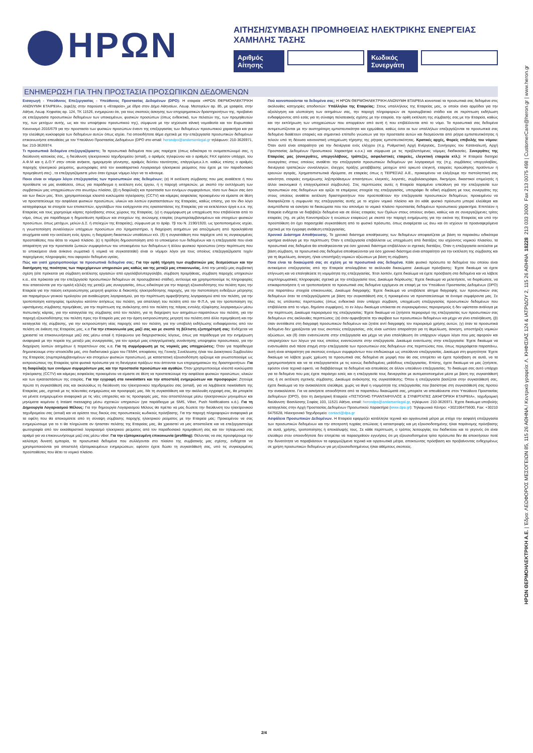ΗΡΩΝ
ΑΙΤΗΣΗ/ΣΥΜΒΑΣΗ ΠΡΟΜΗΘΕΙΑΣ ΗΛΕΚΤΡΙΚΗΣ ΕΝΕΡΓΕΙΑΣ ΧΑΜΗΛΗΣ ΤΑΣΗΣ
Αριθμός Αίτησης
Κωδικός Συνεργάτη
ΕΝΗΜΕΡΩΣΗ ΓΙΑ ΤΗΝ ΠΡΟΣΤΑΣΙΑ ΠΡΟΣΩΠΙΚΩΝ ΔΕΔΟΜΕΝΩΝ
Εισαγωγή - Υπεύθυνος Επεξεργασίας - Υπεύθυνος Προστασίας Δεδομένων (DPO): Η εταιρεία «ΗΡΩΝ ΘΕΡΜΟΗΛΕΚΤΡΙΚΗ ΑΝΩΝΥΜΗ ΕΤΑΙΡΕΙΑ», (εφεξής στην παρούσα η «Εταιρεία»_με έδρα στον Δήμο Αθηναίων, Λεωφ. Μεσογείων αρ. 85, με γραφεία, στην Αθήνα, Λεωφ. Κηφισίας αρ. 124, ΤΚ 11526, ενημερώνει ότι, για τους σκοπούς άσκησης των επιχειρηματικών δραστηριοτήτων της, προβαίνει σε επεξεργασία προσωπικών δεδομένων των υποκειμένων, φυσικών προσώπων (όπως ενδεικτικά, των πελατών της, των προμηθευτών της, των μετόχων αυτής, ως και του υποψήφιου προσωπικού της), σύμφωνα με την ισχύουσα εθνική νομοθεσία και τον Ευρωπαϊκό Κανονισμό 2016/679 για την προστασία των φυσικών προσώπων έναντι της επεξεργασίας των δεδομένων προσωπικού χαρακτήρα και για την ελεύθερη κυκλοφορία των δεδομένων αυτών όπως ισχύει. Για οποιοδήποτε θέμα σχετικά με την επεξεργασία προσωπικών δεδομένων επικοινωνήστε απευθείας με τον Υπεύθυνο Προστασίας Δεδομένων (DPO στο email: herondpo@andersenlegal.gr τηλέφωνο: 210-3626971, fax: 210-3626974.
Τι προσωπικά δεδομένα επεξεργαζόμαστε; Τα προσωπικά δεδομένα που μας παρέχετε (όπως ειδικότερα το ονοματεπώνυμό σας, η διεύθυνση κατοικίας σας,, η διεύθυνση ηλεκτρονικού ταχυδρομείου (email), ο αριθμός τηλεφώνου και ο αριθμός FAX εφόσον υπάρχει, του Α.Φ.Μ και η Δ.Ο.Υ στην οποία ανήκετε, ημερομηνία γέννησης, αριθμός δελτίου ταυτότητας, επάγγελμα,κ.λ.π. καθώς επίσης ο αριθμός παροχής ηλεκτρικού ρεύματος, φωτογραφίες από τον εκκαθαριστικό Λογαριασμό ηλεκτρικού ρεύματος που έχετε με τον παραδοσιακό προμηθευτή σας) , τα επεξεργαζόμαστε μόνο όταν έχουμε νόμιμο λόγο να το κάνουμε.
Ποιοι είναι οι νόμιμοι λόγοι επεξεργασίας των προσωπικών σας δεδομένων; (α) Η εκτέλεση σύμβασης που μας αναθέτετε ή που προτίθεστε να μας αναθέσετε, όπως για παράδειγμα η εκτέλεση ενός έργου, ή η παροχή υπηρεσιών, με σκοπό την εκπλήρωση των συμβατικών μας υποχρεώσεων στο ανωτέρω πλαίσιο, (β) η διαφύλαξη και προστασία των εννόμων συμφερόντων, τόσο των δικών σας όσο και των δικών μας. Έτσι, χρησιμοποιούμε κλειστά κυκλώματα τηλεόρασης (CCTV) και κάμερες ασφαλείας προκειμένου να είμαστε σε θέση να προστατεύουμε την ασφάλεια φυσικών προσώπων, υλικών και λοιπών εγκαταστάσεων της Εταιρείας, καθώς επίσης, για τον ίδιο λόγο καταγράφουμε τα στοιχεία των επισκεπτών, εργολάβων που εισέρχονται στις εγκαταστάσεις της Εταιρείας για να εκτελέσουν έργα κ.ο.κ. της Εταιρείας και τους χορηγούμε κάρτες πρόσβασης στους χώρους της Εταιρείας. (γ) η συμμόρφωση με υποχρέωση που επιβάλλεται από το νόμο, όπως για παράδειγμα η δημοσίευση πράξεων και στοιχείων της ανώνυμης εταιρίας (συμπεριλαμβανομένων και στοιχείων φυσικών προσώπων, όπως μετόχων, μελών Δ.Σ. ή στελεχών της Εταιρείας), σύμφωνα με το άρθρ. 7β του Ν. 2190/1920, ως τροποποιημένος ισχύει, η γνωστοποίηση συναλλαγών υπόχρεων προσώπων στο Χρηματιστήριο, η διαχείριση αιτημάτων για αποζημίωση από προκληθέντα ατυχήματα κατά την εκτέλεση ενός έργου, η διαχείριση δικαστικών υποθέσεων κτλ. (δ) η συγκατάθεση που παρέχετε υπό τις συγκεκριμένες προϋποθέσεις που θέτει το νομικό πλαίσιο. (ε) η πρόδηλη δημοσιοποίηση από το υποκείμενο των δεδομένων και η επεξεργασία που είναι απαραίτητη για την προστασία ζωτικών συμφερόντων του υποκειμένου των δεδομένων ή άλλου φυσικού προσώπου (στην περίπτωση που το υποκείμενο είναι ανίκανο σωματικά ή νομικά να συγκατατεθεί) είναι οι νόμιμοι λόγοι για τους οποίους επεξεργαζόμαστε τυχόν παρεχόμενες πληροφορίες που αφορούν δεδομένα υγείας.
Πώς και γιατί χρησιμοποιούμε τα προσωπικά δεδομένα σας; Για την ορθή τήρηση των συμβατικών μας δεσμεύσεων και την διατήρηση της ποιότητας των παρεχόμενων υπηρεσιών μας καθώς και της μεταξύ μας επικοινωνίας. Από την μεταξύ μας συμβατική σχέση (είτε πρόκειται για σύμβαση εκτέλεσης εργασιών από εργολάβο/υπεργολάβο, σύμβαση προμήθειας, σύμβαση παροχής υπηρεσιών κ.α., είτε πρόκειται για την επεξεργασία προσωπικών δεδομένων σε προσυμβατικό στάδιο), αντλούμε και χρησιμοποιούμε τις πληροφορίες που απαιτούνται για την ομαλή εξέλιξη της μεταξύ μας συνεργασίας, όπως ειδικότερα για την παροχή εξουσιοδότησης του πελάτη προς την Εταιρεία για την παύση εκπροσώπησης μετρητή φορτίου & διακοπής ηλεκτροδότησης παροχής, για την πιστοποίηση ενδείξεων μέτρησης και παραμέτρων γενικού τιμολογίου για αναθεώρηση λογαριασμού, για την περίπτωση αμφισβήτησης λογαριασμού από τον πελάτη, για την τροποποίηση κατηγορίας τιμολογίου κατόπιν αιτήσεως του πελάτη, για απαλλαγή του πελάτη από τον Φ.Π.Α, για την τροποποίηση της υφιστάμενης σύμβασης προμήθειας, για την περίπτωση της ανάκλησης από τον πελάτη της πάγιας εντολής εξόφλησης λογαριασμών μέσω πιστωτικής κάρτας, για την καταγγελία της σύμβασης από τον πελάτη, για τη διαχείριση των αιτημάτων-παραπόνων του πελάτη, για την παροχή εξουσιοδότησης του πελάτη προς την Εταιρεία μας για την άρση εκπροσώπησης μετρητή του πελάτη από άλλο προμηθευτή και την καταγγελία τής σύμβασης, για την εκπροσώπηση νέας παροχής από τον πελάτη, για την υποβολή εκδήλωσης ενδιαφέροντος από τον πελάτη σε έκθεση της Εταιρείας μας, κ.α Για την επικοινωνία μας μαζί σας και με σκοπό τη βέλτιστη εξυπηρέτησή σας: Ενδέχεται να χρειαστεί να επικοινωνήσουμε μαζί σας μέσω email ή τηλεφώνου για διαχειριστικούς λόγους, όπως για παράδειγμα για την ενημέρωση αναφορικά με την πορεία της μεταξύ μας συνεργασίας, για τον ορισμό μιας επαγγελματικής συνάντησης υποψηφίου προσωπικού, για την διαχείριση λοιπών αιτημάτων ή παραπόνων σας κ.α. Για τη συμμόρφωση με τις νομικές μας υποχρεώσεις: Όταν για παράδειγμα δημοσιεύουμε στην ιστοσελίδα μας, στο διαδικτυακό χώρο του ΓΕΜΗ, αποφάσεις της Γενικής Συνέλευσης ή/και του Διοικητικού Συμβουλίου της Εταιρείας (συμπεριλαμβανομένων και στοιχείων φυσικών προσώπων), με καταστατική εξουσιοδότηση ορίζουμε και γνωστοποιούμε ως εκπροσώπους της Εταιρείας τρίτα φυσικά πρόσωπα για τη διενέργεια πράξεων που άπτονται των επιχειρηματικών της δραστηριοτήτων. Για τη διαφύλαξη των εννόμων συμφερόντων μας και την προστασία προσώπων και αγαθών. Όταν χρησιμοποιούμε κλειστά κυκλώματα τηλεόρασης (CCTV) και κάμερες ασφαλείας προκειμένου να είμαστε σε θέση να προστατεύουμε την ασφάλεια φυσικών προσώπων, υλικών και των εγκαταστάσεων της εταιρίας. Για την εγγραφή στα newsletters και την αποστολή ενημερώσεων και προσφορών: Ζητούμε πρώτα τη συγκατάθεσή σας και ακολούθως τη διεύθυνση του ηλεκτρονικού ταχυδρομείου σας (email), για να λαμβάνετε newsletters της Εταιρείας μας, σχετικά με τις τελευταίες ενημερώσεις και προσφορές μας. Με τη συγκατάθεση και την ακόλουθη εγγραφή σας, θα μπορείτε να μένετε ενημερωμένοι αναφορικά με τις νέες υπηρεσίες και τις προσφορές μας, που αποστέλλουμε μέσω ηλεκτρονικών μηνυμάτων και μηνύματα κειμένου ή Instant messaging μέσω σχετικών υπηρεσιών (για παράδειγμα με SMS, Viber, Push Notifications κ.ά.). Για τη Δημιουργία Λογαριασμού Μέλους: Για την δημιουργία Λογαριασμού Μέλους θα πρέπει να μας δώσετε την διεύθυνση του ηλεκτρονικού ταχυδρομείου σας (email) και να ορίσετε τους δικούς σας προσωπικούς κωδικούς πρόσβασης. Για την παροχή πληροφοριών αναφορικά με τα οφέλη που θα αποκομίσετε από τη σύναψη σύμβασης παροχής ηλεκτρικού ρεύματος με την Εταιρεία μας: Προκειμένου να σας ενημερώσουμε για το τι θα πληρώνατε αν ήσασταν πελάτης της Εταιρείας μας, θα χρειαστεί να μας αποστείλετε και να επεξεργαστούμε φωτογραφία από τον εκκαθαριστικό λογαριασμό ηλεκτρικού ρεύματος από τον παραδοσιακό προμηθευτή σας και τον τηλεφωνικό σας αριθμό για να επικοινωνήσουμε μαζί σας μέσω viber. Για την εξατομικευμένη επικοινωνία (profiling): Θέλοντας να σας προσφέρουμε την καλύτερη δυνατή εμπειρία, τα προσωπικά δεδομένα που συλλέγονται στο πλαίσιο της συμβατικής μας σχέσης, ενδέχεται να χρησιμοποιούνται για αποστολή εξατομικευμένων ενημερώσεων, εφόσον έχετε δώσει τη συγκατάθεσή σας, υπό τις συγκεκριμένες προϋποθέσεις που θέτει το νομικό πλαίσιο.
Πού κοινοποιούνται τα δεδομένα σας; Η ΗΡΩΝ ΘΕΡΜΟΗΛΕΚΤΡΙΚΗ ΑΝΩΝΥΜΗ ΕΤΑΙΡΕΙΑ κοινοποιεί τα προσωπικά σας δεδομένα στις ακόλουθες κατηγορίες αποδεκτών: Υπάλληλοι της Εταιρείας: Στους υπαλλήλους της Εταιρείας μας, οι οποίοι είναι αρμόδιοι για την αξιολόγηση και υλοποίηση των αιτημάτων σας, την παροχή πληροφοριών σε προσυμβατικό στάδιο και σε περίπτωση εκδήλωση ενδιαφέροντος από εσάς για τη σύναψη πελατειακής σχέσης με την εταιρεία, την ορθή εκτέλεση της σύμβασής σας με την Εταιρεία, καθώς και την εκπλήρωση των υποχρεώσεων που απορρέουν από αυτή ή που επιβάλλονται από το νόμο. Τα προσωπικά σας δεδομένα αντιμετωπίζονται με την αυστηρότερη εμπιστευτικότητα και εχεμύθεια, καθώς όσοι εκ των υπαλλήλων επεξεργάζονται τα προσωπικά σας δεδομένα διαθέτουν επαρκές και σημαντικό επίπεδο γνώσεων για την προστασία αυτών και δεσμεύονται από ρήτρα εμπιστευτικότητας ή τελούν υπό τη δέουσα κανονιστική υποχρέωση τήρησης της ρήτρας εμπιστευτικότητας. Κρατικές αρχές, Φορείς επιβολής του νόμου: Όταν αυτό είναι απαραίτητο για την διενέργεια ενός ελέγχου (π.χ. Ρυθμιστική Αρχή Ενέργειας, Συνήγορος του Καταναλωτή, Αρχή Προστασίας Δεδομένων Προσωπικού Χαρακτήρα κ.ο.κ.) και σύμφωνα με τις προβλεπόμενες νόμιμες διαδικασίες. Συνεργάτες της Εταιρείας μας (συνεργάτες, υπεργολάβους, τράπεζες, ασφαλιστικές εταιρείες, ελεγκτική εταιρεία κτλ.): Η Εταιρεία διατηρεί συνεργάτες στους οποίους αναθέτει την επεξεργασία προσωπικών δεδομένων για λογαριασμό της (π.χ. συμβάσεις υπεργολαβίας, διενέργεια τραπεζικών συναλλαγών, έλεγχος πράξης μεταβίβασης μετοχών από ορκωτό ελεγκτή, εταιρείες προώθησης προϊόντων ή ερευνών αγοράς, Χρηματοπιστωτικά ιδρύματα, σε εταιρείες όπως η ΤΕΙΡΕΣΙΑΣ Α.Ε., προκειμένου να ελέγξουμε την πιστοληπτική σας ικανότητα, εταιρείες ενημέρωσης ληξιπρόθεσμων απαιτήσεων, ελεγκτές, λογιστές, συμβολαιογράφοι, δικηγόροι, δικαστικοί επιμελητές ή άλλοι οικονομικοί ή επαγγελματικοί σύμβουλοι). Στις περιπτώσεις αυτές η Εταιρεία παραμένει υπεύθυνη για την επεξεργασία των προσωπικών σας δεδομένων και ορίζει τα επιμέρους στοιχεία της επεξεργασίας, υπογράφει δε ειδική σύμβαση με τους συνεργάτες της στους οποίους αναθέτει εκτέλεση δραστηριοτήτων που προϋποθέτουν την επεξεργασία προσωπικών δεδομένων, προκειμένου να διασφαλίζεται η συμφωνία της επεξεργασίας αυτής με το ισχύον νομικό πλαίσιο και ότι κάθε φυσικό πρόσωπο μπορεί ελεύθερα και ανεμπόδιστα να ασκήσει τα δικαιώματα που του απονέμει το νομικό πλαίσιο προστασίας δεδομένων προσωπικού χαρακτήρα. Επιπλέον η Εταιρεία ενδέχεται να διαβιβάζει δεδομένα και σε άλλες εταιρείες των Ομίλων στους οποίους ανήκει, καθώς και σε συνεργαζόμενες τρίτες εταιρείες (πχ. σε μέλη Κοινοπραξιών ή ενώσεων εταιρειών) με σκοπό την παροχή ενημέρωσης για την εικόνα της Εταιρείας και υπό την προϋπόθεση ότι έχει παρασχεθεί συγκατάθεση από το φυσικό πρόσωπο, όπως αναφέρεται ως άνω και ότι ισχύουν τα προαναφερόμενα σχετικά με την έγγραφη ανάθεση επεξεργασίας.
Χρονικό Διάστημα Αποθήκευσης. Το χρονικό διάστημα αποθήκευσης των δεδομένων αποφασίζεται με βάση τα παρακάτω ειδικότερα κριτήρια ανάλογα με την περίπτωση: Όταν η επεξεργασία επιβάλλεται ως υποχρέωση από διατάξεις του ισχύοντος νομικού πλαισίου, τα προσωπικά σας δεδομένα θα αποθηκεύονται για όσο χρονικό διάστημα επιβάλλουν οι σχετικές διατάξεις. Όταν η επεξεργασία εκτελείται με βάση σύμβαση, τα προσωπικά σας δεδομένα αποθηκεύονται για όσο χρονικό διάστημα είναι απαραίτητο για την εκτέλεση της σύμβασης και για τη θεμελίωση, άσκηση, ή/και υποστήριξη νομικών αξιώσεων με βάση τη σύμβαση.
Ποια είναι τα δικαιώματά σας σε σχέση με τα προσωπικά σας δεδομένα. Κάθε φυσικό πρόσωπο τα δεδομένα του οποίου είναι αντικείμενο επεξεργασίας από την Εταιρεία απολαμβάνει τα ακόλουθα δικαιώματα: Δικαίωμα πρόσβασης: Έχετε δικαίωμα να έχετε επίγνωση και να επαληθεύετε τη νομιμότητα της επεξεργασίας. Έτσι λοιπόν, έχετε δικαίωμα να έχετε πρόσβαση στα δεδομένα και να λάβετε συμπληρωματικές πληροφορίες σχετικά με την επεξεργασία τους. Δικαίωμα διόρθωσης: Έχετε δικαίωμα να μελετήσετε, να διορθώσετε, να επικαιροποιήσετε ή να τροποποιήσετε τα προσωπικά σας δεδομένα ερχόμενοι σε επαφή με τον Υπεύθυνο Προστασίας Δεδομένων (DPO) στα παραπάνω στοιχεία επικοινωνίας. Δικαίωμα διαγραφής: Έχετε δικαίωμα να υποβάλετε αίτημα διαγραφής των προσωπικών σας δεδομένων όταν τα επεξεργαζόμαστε με βάση την συγκατάθεσή σας ή προκειμένου να προστατεύσουμε τα έννομα συμφέροντα μας. Σε όλες τις υπόλοιπες περιπτώσεις (όπως ενδεικτικά όταν υπάρχει σύμβαση, υποχρέωση επεξεργασίας προσωπικών δεδομένων που επιβάλλεται από το νόμο, δημόσιο συμφέρον), το εν λόγω δικαίωμα υπόκειται σε συγκεκριμένους περιορισμούς ή δεν υφίσταται ανάλογα με την περίπτωση. Δικαίωμα περιορισμού της επεξεργασίας: Έχετε δικαίωμα να ζητήσετε περιορισμό της επεξεργασίας των προσωπικών σας δεδομένων στις ακόλουθες περιπτώσεις: (α) όταν αμφισβητείτε την ακρίβεια των προσωπικών δεδομένων και μέχρι να γίνει επαλήθευση, (β) όταν αντιτίθεστε στη διαγραφή προσωπικών δεδομένων και ζητάτε αντί διαγραφής τον περιορισμό χρήσης αυτών, (γ) όταν τα προσωπικά δεδομένα δεν χρειάζονται για τους σκοπούς επεξεργασίας, σάς είναι ωστόσο απαραίτητα για τη θεμελίωση, άσκηση, υποστήριξη νομικών αξιώσεων, και (δ) όταν εναντιώνεστε στην επεξεργασία και μέχρι να γίνει επαλήθευση ότι υπάρχουν νόμιμοι λόγοι που μας αφορούν και υπερισχύουν των λόγων για τους οποίους εναντιώνεστε στην επεξεργασία. Δικαίωμα εναντίωσης στην επεξεργασία: Έχετε δικαίωμα να εναντιωθείτε ανά πάσα στιγμή στην επεξεργασία των προσωπικών σας δεδομένων στις περιπτώσεις που, όπως περιγράφεται παραπάνω, αυτή είναι απαραίτητη για σκοπούς εννόμων συμφερόντων που επιδιώκουμε ως υπεύθυνοι επεξεργασίας. Δικαίωμα στη φορητότητα: Έχετε δικαίωμα να λάβετε χωρίς χρέωση τα προσωπικά σας δεδομένα σε μορφή που θα σας επιτρέπει να έχετε πρόσβαση σε αυτά, να τα χρησιμοποιήσετε και να τα επεξεργαστείτε με τις κοινώς διαδεδομένες μεθόδους επεξεργασίας. Επίσης, έχετε δικαίωμα να μας ζητήσετε, εφόσον είναι τεχνικά εφικτό, να διαβιβάσουμε τα δεδομένα και απευθείας σε άλλον υπεύθυνο επεξεργασίας. Το δικαίωμα σας αυτό υπάρχει για τα δεδομένα που μας έχετε παράσχει εσείς και η επεξεργασία τους διενεργείται με αυτοματοποιημένα μέσα με βάση της συγκατάθεσή σας ή σε εκτέλεση σχετικής σύμβασης. Δικαίωμα ανάκλησης της συγκατάθεσης: Όπου η επεξεργασία βασίζεται στην συγκατάθεσή σας, έχετε δικαίωμα να την ανακαλέσετε ελεύθερα, χωρίς να θιγεί η νομιμότητα της επεξεργασίας που βασίστηκε στη συγκατάθεσή σας προτού την ανακαλέσετε. Για να ασκήσετε οποιοδήποτε από τα παραπάνω δικαιώματά σας, μπορείτε να απευθύνεστε στον Υπεύθυνο Προστασίας Δεδομένων (DPO), ήτοι τη Δικηγορική Εταιρεία «ΠΙΣΤΙΟΛΗΣ-ΤΡΙΑΝΤΑΦΥΛΛΟΣ & ΣΥΝΕΡΓΑΤΕΣ ΔΙΚΗΓΟΡΙΚΗ ΕΤΑΙΡΕΙΑ», ταχυδρομική διεύθυνση: Βασιλίσσης Σοφίας 103, 11521 Αθήνα, email: herondpo@andersenlegal.gr, τηλέφωνο: 210-3626971. Έχετε δικαίωμα υποβολής καταγγελίας στην Αρχή Προστασίας Δεδομένων Προσωπικού Χαρακτήρα (www.dpa.gr): Τηλεφωνικό Κέντρο: +302106475600, Fax: +30210 6475628, Ηλεκτρονικό Ταχυδρομείο: contact@dpa.gr
Ασφάλεια Προσωπικών Δεδομένων. Η Εταιρεία εφαρμόζει κατάλληλα τεχνικά και οργανωτικά μέτρα με στόχο την ασφαλή επεξεργασία των προσωπικών δεδομένων και την αποτροπή τυχαίας απώλειας ή καταστροφής και μη εξουσιοδοτημένης ή/και παράνομης πρόσβασης σε αυτά, χρήσης, τροποποίησης ή αποκάλυψής τους. Σε κάθε περίπτωση, ο τρόπος λειτουργίας του διαδικτύου και το γεγονός ότι είναι ελεύθερο στον οποιονδήποτε δεν επιτρέπει να παρασχεθούν εγγυήσεις ότι μη εξουσιοδοτημένα τρίτα πρόσωπα δεν θα αποκτήσουν ποτέ την δυνατότητα να παραβιάσουν τα εφαρμοζόμενα τεχνικά και οργανωτικά μέτρα, αποκτώντας πρόσβαση και προβαίνοντας ενδεχομένως σε χρήση προσωπικών δεδομένων για μη εξουσιοδοτημένους ή/και αθέμιτους σκοπούς.
ΗΡΩΝ ΘΕΡΜΟΗΛΕΚΤΡΙΚΗ Α.Ε. | Έδρα: ΛΕΩΦΟΡΟΣ ΜΕΣΟΓΕΙΩΝ 85, 115 26 ΑΘΗΝΑ / Κεντρικά γραφεία: Λ. ΚΗΦΙΣΙΑΣ 124 & ΙΑΤΡΙΔΟΥ 2, 115 26 ΑΘΗΝΑ 18228 213 033 3000 Fax 213 0075 498 | CustomerCare@heron.gr | www.heron.gr
2/4